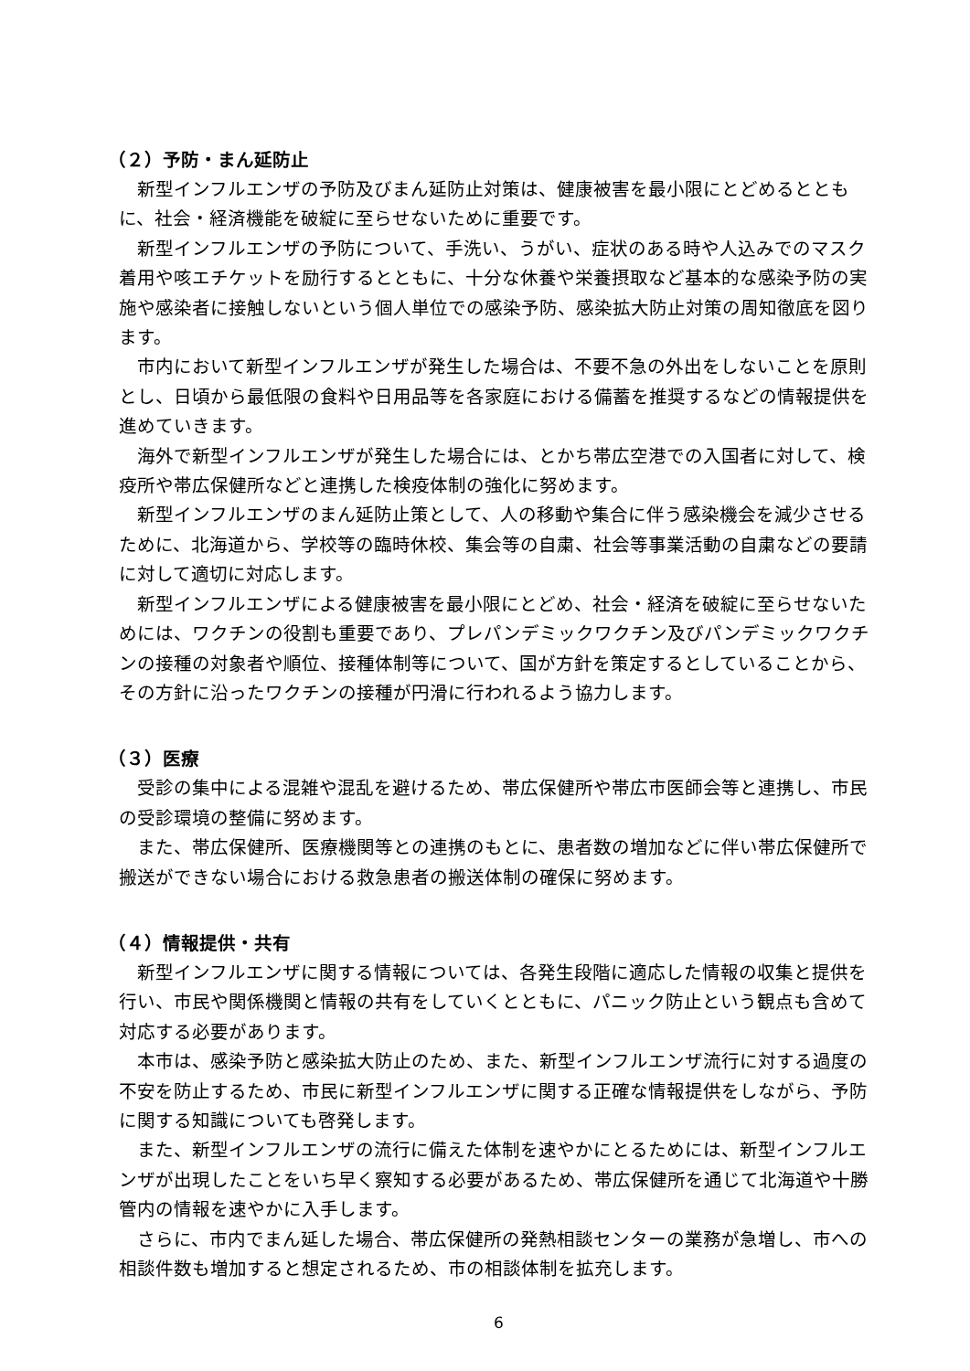（２）予防・まん延防止
新型インフルエンザの予防及びまん延防止対策は、健康被害を最小限にとどめるとともに、社会・経済機能を破綻に至らせないために重要です。
新型インフルエンザの予防について、手洗い、うがい、症状のある時や人込みでのマスク着用や咳エチケットを励行するとともに、十分な休養や栄養摂取など基本的な感染予防の実施や感染者に接触しないという個人単位での感染予防、感染拡大防止対策の周知徹底を図ります。
市内において新型インフルエンザが発生した場合は、不要不急の外出をしないことを原則とし、日頃から最低限の食料や日用品等を各家庭における備蓄を推奨するなどの情報提供を進めていきます。
海外で新型インフルエンザが発生した場合には、とかち帯広空港での入国者に対して、検疫所や帯広保健所などと連携した検疫体制の強化に努めます。
新型インフルエンザのまん延防止策として、人の移動や集合に伴う感染機会を減少させるために、北海道から、学校等の臨時休校、集会等の自粛、社会等事業活動の自粛などの要請に対して適切に対応します。
新型インフルエンザによる健康被害を最小限にとどめ、社会・経済を破綻に至らせないためには、ワクチンの役割も重要であり、プレパンデミックワクチン及びパンデミックワクチンの接種の対象者や順位、接種体制等について、国が方針を策定するとしていることから、その方針に沿ったワクチンの接種が円滑に行われるよう協力します。
（３）医療
受診の集中による混雑や混乱を避けるため、帯広保健所や帯広市医師会等と連携し、市民の受診環境の整備に努めます。
また、帯広保健所、医療機関等との連携のもとに、患者数の増加などに伴い帯広保健所で搬送ができない場合における救急患者の搬送体制の確保に努めます。
（４）情報提供・共有
新型インフルエンザに関する情報については、各発生段階に適応した情報の収集と提供を行い、市民や関係機関と情報の共有をしていくとともに、パニック防止という観点も含めて対応する必要があります。
本市は、感染予防と感染拡大防止のため、また、新型インフルエンザ流行に対する過度の不安を防止するため、市民に新型インフルエンザに関する正確な情報提供をしながら、予防に関する知識についても啓発します。
また、新型インフルエンザの流行に備えた体制を速やかにとるためには、新型インフルエンザが出現したことをいち早く察知する必要があるため、帯広保健所を通じて北海道や十勝管内の情報を速やかに入手します。
さらに、市内でまん延した場合、帯広保健所の発熱相談センターの業務が急増し、市への相談件数も増加すると想定されるため、市の相談体制を拡充します。
6